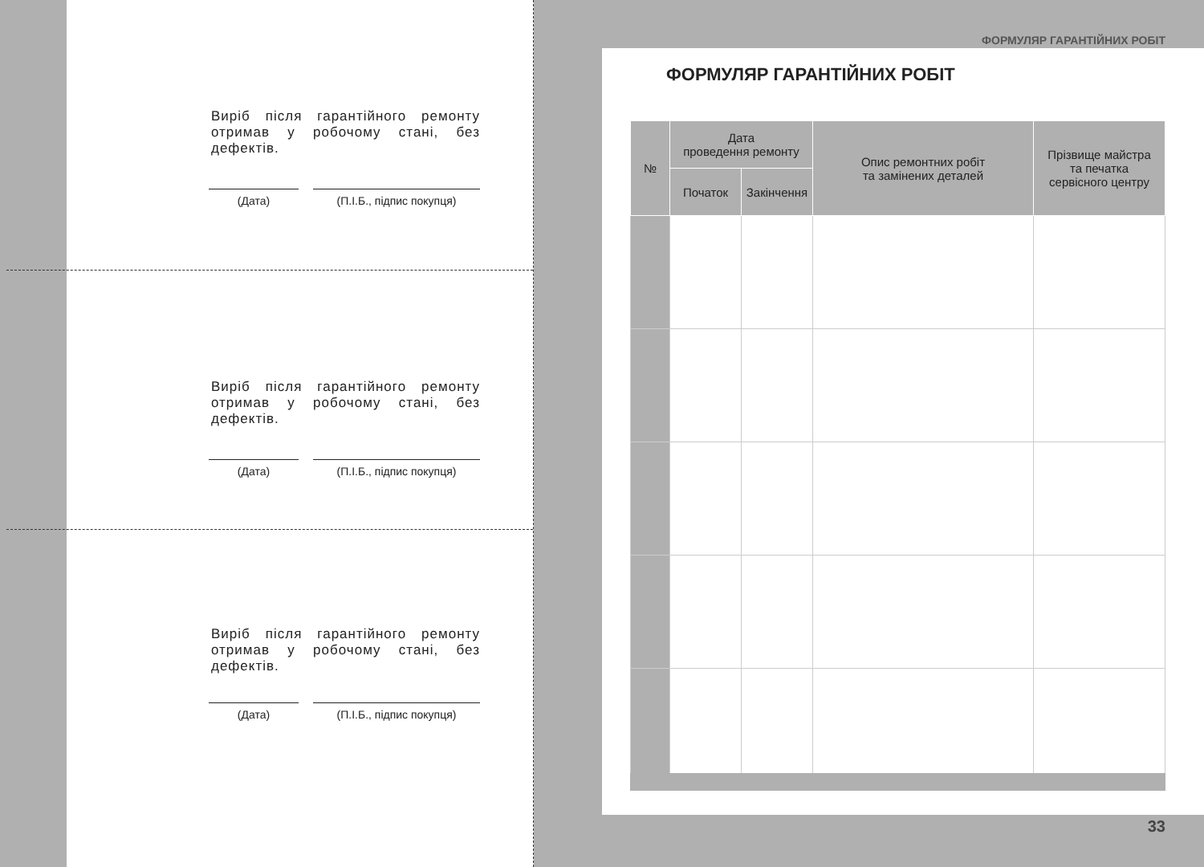Виріб після гарантійного ремонту отримав у робочому стані, без дефектів.
(Дата) (П.І.Б., підпис покупця)
Виріб після гарантійного ремонту отримав у робочому стані, без дефектів.
(Дата) (П.І.Б., підпис покупця)
Виріб після гарантійного ремонту отримав у робочому стані, без дефектів.
(Дата) (П.І.Б., підпис покупця)
ФОРМУЛЯР ГАРАНТІЙНИХ РОБІТ
ФОРМУЛЯР ГАРАНТІЙНИХ РОБІТ
| № | Дата проведення ремонту | | Опис ремонтних робіт та замінених деталей | Прізвище майстра та печатка сервісного центру |
| --- | --- | --- | --- | --- |
| | Початок | Закінчення | | |
33